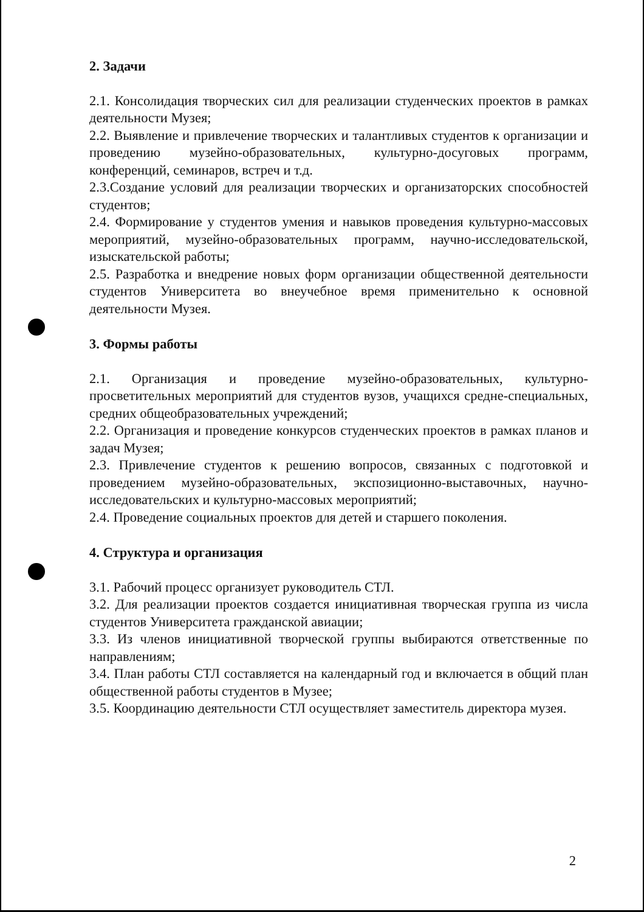2. Задачи
2.1. Консолидация творческих сил для реализации студенческих проектов в рамках деятельности Музея;
2.2. Выявление и привлечение творческих и талантливых студентов к организации и проведению музейно-образовательных, культурно-досуговых программ, конференций, семинаров, встреч и т.д.
2.3.Создание условий для реализации творческих и организаторских способностей студентов;
2.4. Формирование у студентов умения и навыков проведения культурно-массовых мероприятий, музейно-образовательных программ, научно-исследовательской, изыскательской работы;
2.5. Разработка и внедрение новых форм организации общественной деятельности студентов Университета во внеучебное время применительно к основной деятельности Музея.
3. Формы работы
2.1. Организация и проведение музейно-образовательных, культурно-просветительных мероприятий для студентов вузов, учащихся средне-специальных, средних общеобразовательных учреждений;
2.2. Организация и проведение конкурсов студенческих проектов в рамках планов и задач Музея;
2.3. Привлечение студентов к решению вопросов, связанных с подготовкой и проведением музейно-образовательных, экспозиционно-выставочных, научно-исследовательских и культурно-массовых мероприятий;
2.4. Проведение социальных проектов для детей и старшего поколения.
4. Структура и организация
3.1. Рабочий процесс организует руководитель СТЛ.
3.2. Для реализации проектов создается инициативная творческая группа из числа студентов Университета гражданской авиации;
3.3. Из членов инициативной творческой группы выбираются ответственные по направлениям;
3.4. План работы СТЛ составляется на календарный год и включается в общий план общественной работы студентов в Музее;
3.5. Координацию деятельности СТЛ осуществляет заместитель директора музея.
2